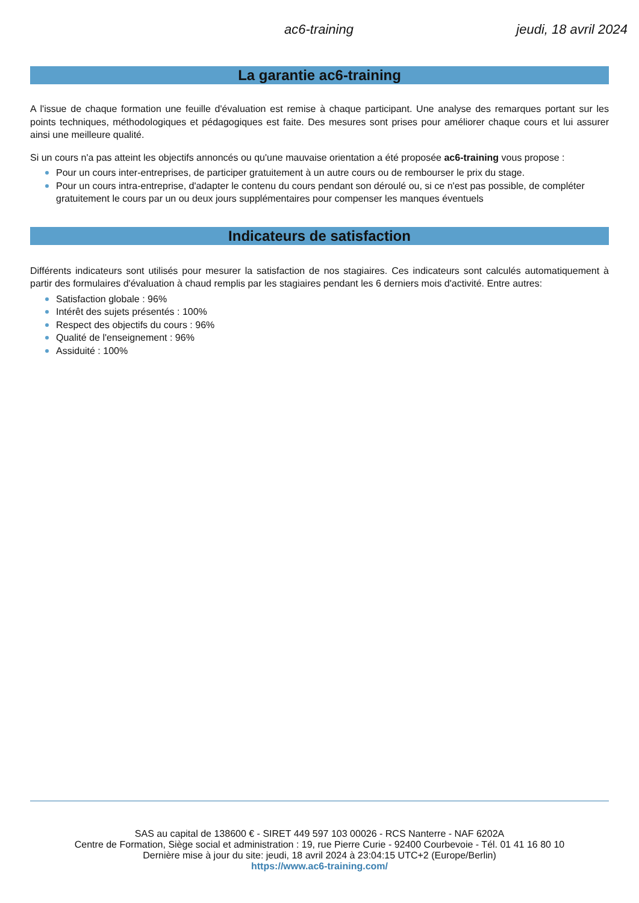ac6-training jeudi, 18 avril 2024
La garantie ac6-training
A l'issue de chaque formation une feuille d'évaluation est remise à chaque participant. Une analyse des remarques portant sur les points techniques, méthodologiques et pédagogiques est faite. Des mesures sont prises pour améliorer chaque cours et lui assurer ainsi une meilleure qualité.
Si un cours n'a pas atteint les objectifs annoncés ou qu'une mauvaise orientation a été proposée ac6-training vous propose :
Pour un cours inter-entreprises, de participer gratuitement à un autre cours ou de rembourser le prix du stage.
Pour un cours intra-entreprise, d'adapter le contenu du cours pendant son déroulé ou, si ce n'est pas possible, de compléter gratuitement le cours par un ou deux jours supplémentaires pour compenser les manques éventuels
Indicateurs de satisfaction
Différents indicateurs sont utilisés pour mesurer la satisfaction de nos stagiaires. Ces indicateurs sont calculés automatiquement à partir des formulaires d'évaluation à chaud remplis par les stagiaires pendant les 6 derniers mois d'activité. Entre autres:
Satisfaction globale : 96%
Intérêt des sujets présentés : 100%
Respect des objectifs du cours : 96%
Qualité de l'enseignement : 96%
Assiduité : 100%
SAS au capital de 138600 € - SIRET 449 597 103 00026 - RCS Nanterre - NAF 6202A
Centre de Formation, Siège social et administration : 19, rue Pierre Curie - 92400 Courbevoie - Tél. 01 41 16 80 10
Dernière mise à jour du site: jeudi, 18 avril 2024 à 23:04:15 UTC+2 (Europe/Berlin)
https://www.ac6-training.com/